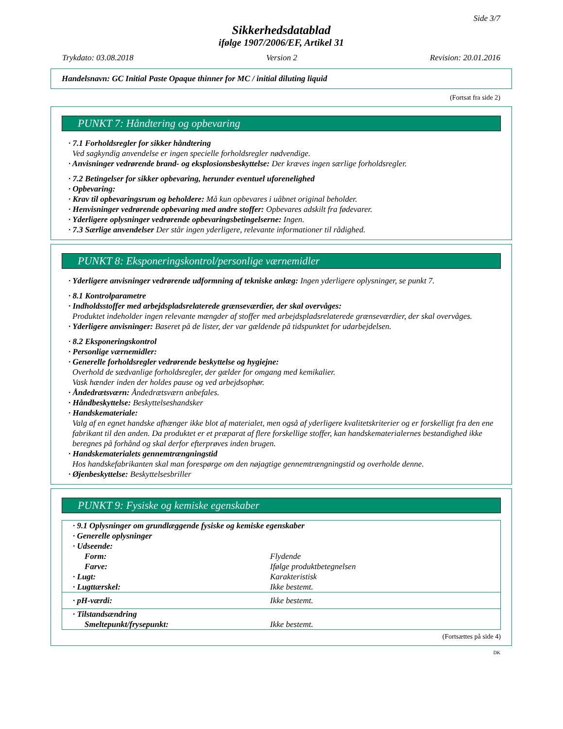Side 3/7
Sikkerhedsdatablad
ifølge 1907/2006/EF, Artikel 31
Trykdato: 03.08.2018 Version 2 Revision: 20.01.2016
Handelsnavn: GC Initial Paste Opaque thinner for MC / initial diluting liquid
(Fortsat fra side 2)
PUNKT 7: Håndtering og opbevaring
· 7.1 Forholdsregler for sikker håndtering
Ved sagkyndig anvendelse er ingen specielle forholdsregler nødvendige.
· Anvisninger vedrørende brand- og eksplosionsbeskyttelse: Der kræves ingen særlige forholdsregler.
· 7.2 Betingelser for sikker opbevaring, herunder eventuel uforenelighed
· Opbevaring:
· Krav til opbevaringsrum og beholdere: Må kun opbevares i uåbnet original beholder.
· Henvisninger vedrørende opbevaring med andre stoffer: Opbevares adskilt fra fødevarer.
· Yderligere oplysninger vedrørende opbevaringsbetingelserne: Ingen.
· 7.3 Særlige anvendelser Der står ingen yderligere, relevante informationer til rådighed.
PUNKT 8: Eksponeringskontrol/personlige værnemidler
· Yderligere anvisninger vedrørende udformning af tekniske anlæg: Ingen yderligere oplysninger, se punkt 7.
· 8.1 Kontrolparametre
· Indholdsstoffer med arbejdspladsrelaterede grænseværdier, der skal overvåges:
Produktet indeholder ingen relevante mængder af stoffer med arbejdspladsrelaterede grænseværdier, der skal overvåges.
· Yderligere anvisninger: Baseret på de lister, der var gældende på tidspunktet for udarbejdelsen.
· 8.2 Eksponeringskontrol
· Personlige værnemidler:
· Generelle forholdsregler vedrørende beskyttelse og hygiejne:
Overhold de sædvanlige forholdsregler, der gælder for omgang med kemikalier.
Vask hænder inden der holdes pause og ved arbejdsophør.
· Åndedrætsværn: Åndedrætsværn anbefales.
· Håndbeskyttelse: Beskyttelseshandsker
· Handskemateriale:
Valg af en egnet handske afhænger ikke blot af materialet, men også af yderligere kvalitetskriterier og er forskelligt fra den ene fabrikant til den anden. Da produktet er et præparat af flere forskellige stoffer, kan handskematerialernes bestandighed ikke beregnes på forhånd og skal derfor efterprøves inden brugen.
· Handskematerialets gennemtrængningstid
Hos handskefabrikanten skal man forespørge om den nøjagtige gennemtrængningstid og overholde denne.
· Øjenbeskyttelse: Beskyttelsesbriller
PUNKT 9: Fysiske og kemiske egenskaber
| · 9.1 Oplysninger om grundlæggende fysiske og kemiske egenskaber | |
| · Generelle oplysninger | |
| · Udseende: | |
| Form: | Flydende |
| Farve: | Ifølge produktbetegnelsen |
| · Lugt: | Karakteristisk |
| · Lugttærskel: | Ikke bestemt. |
| · pH-værdi: | Ikke bestemt. |
| · Tilstandsændring | |
| Smeltepunkt/frysepunkt: | Ikke bestemt. |
(Fortsættes på side 4)
DK